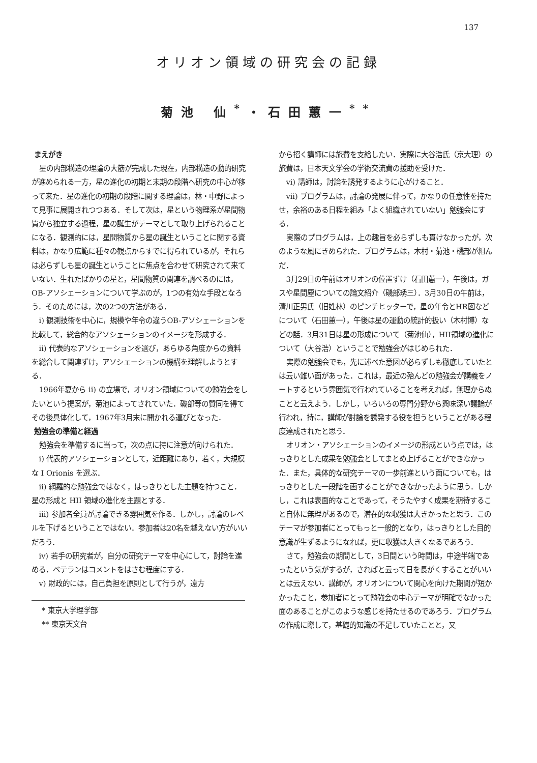137
オリオン領域の研究会の記録
菊池 仙<sup>*</sup>・石田蕙一<sup>**</sup>
まえがき
星の内部構造の理論の大筋が完成した現在，内部構造の動的研究が進められる一方，星の進化の初期と末期の段階へ研究の中心が移って来た．星の進化の初期の段階に関する理論は，林・中野によって見事に展開されつつある．そして次は，星という物理系が星間物質から独立する過程，星の誕生がテーマとして取り上げられることになる．観測的には，星間物質から星の誕生ということに関する資料は，かなり広範に種々の観点からすでに得られているが，それらは必らずしも星の誕生ということに焦点を合わせて研究されて来ていない．生れたばかりの星と，星間物質の関連を調べるのには，OB-アソシェーションについて学ぶのが，1つの有効な手段となろう．そのためには，次の2つの方法がある．
i) 観測技術を中心に，規模や年令の違うOB-アソシェーションを比較して，総合的なアソシェーションのイメージを形成する．
ii) 代表的なアソシェーションを選び，あらゆる角度からの資料を総合して関連ずけ，アソシェーションの機構を理解しようとする．
1966年夏から ii) の立場で，オリオン領域についての勉強会をしたいという提案が，菊池によってされていた．磯部等の賛同を得てその後具体化して，1967年3月末に開かれる運びとなった．
勉強会の準備と経過
勉強会を準備するに当って，次の点に持に注意が向けられた．
i) 代表的アソシェーションとして，近距離にあり，若く，大規模な I Orionis を選ぶ．
ii) 網羅的な勉強会ではなく，はっきりとした主題を持つこと．星の形成と HII 領域の進化を主題とする．
iii) 参加者全員が討論できる雰囲気を作る．しかし，討論のレベルを下げるということではない．参加者は20名を越えない方がいいだろう．
iv) 若手の研究者が，自分の研究テーマを中心にして，討論を進める．ベテランはコメントをはさむ程度にする．
v) 財政的には，自己負担を原則として行うが，遠方
* 東京大学理学部
** 東京天文台
から招く講師には旅費を支給したい．実際に大谷浩氏（京大理）の旅費は，日本天文学会の学術交流費の援助を受けた．
vi) 講師は，討論を誘発するように心がけること．
vii) プログラムは，討論の発展に伴って，かなりの任意性を持たせ，余裕のある日程を組み「よく組織されていない」勉強会にする．
実際のプログラムは，上の趣旨を必らずしも貫けなかったが，次のような風にきめられた．プログラムは，木村・菊池・磯部が組んだ．
3月29日の午前はオリオンの位置ずけ（石田蕙一），午後は，ガスや星間塵についての論文紹介（磯部琇三）．3月30日の午前は，清川正男氏（旧姓林）のピンチヒッターで，星の年令とHR図などについて（石田蕙一），午後は星の運動の統計的扱い（木村博）などの話．3月31日は星の形成について（菊池仙），HII領域の進化について（大谷浩）ということで勉強会がはじめられた．
実際の勉強会でも，先に述べた意図が必らずしも徹底していたとは云い難い面があった．これは，最近の殆んどの勉強会が講義をノートするという雰囲気で行われていることを考えれば，無理からぬことと云えよう．しかし，いろいろの専門分野から興味深い議論が行われ，持に，講師が討論を誘発する役を担うということがある程度達成されたと思う．
オリオン・アソシェーションのイメージの形成という点では，はっきりとした成果を勉強会としてまとめ上げることができなかった．また，具体的な研究テーマの一歩前進という面についても，はっきりとした一段階を画することができなかったように思う．しかし，これは表面的なことであって，そうたやすく成果を期待すること自体に無理があるので，潜在的な収獲は大きかったと思う．このテーマが参加者にとってもっと一般的となり，はっきりとした目的意識が生ずるようになれば，更に収獲は大きくなるであろう．
さて，勉強会の期間として，3日間という時間は，中途半端であったという気がするが，さればと云って日を長がくすることがいいとは云えない．講師が，オリオンについて関心を向けた期間が短かかったこと，参加者にとって勉強会の中心テーマが明確でなかった面のあることがこのような感じを持たせるのであろう．プログラムの作成に際して，基礎的知識の不足していたことと，又